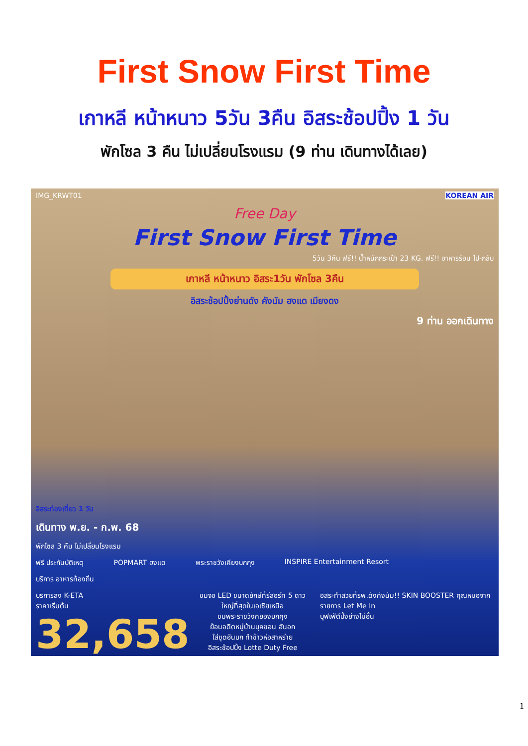First Snow First Time
เกาหลี หน้าหนาว 5วัน 3คืน อิสระช้อปปิ้ง 1 วัน
พักโซล 3 คืน ไม่เปลี่ยนโรงแรม (9 ท่าน เดินทางได้เลย)
IMG_KRWT01 KOREAN AIR
Free Day
First Snow First Time
5วัน 3คืน ฟรี!! น้ำหนักกระเป๋า 23 KG. ฟรี!! อาหารร้อน ไป-กลับ
เกาหลี หน้าหนาว อิสระ1วัน พักโซล 3คืน
อิสระช้อปปิ้งย่านดัง คังนัม ฮงแด เมียงดง
9 ท่าน ออกเดินทาง
อิสระท่องเที่ยว 1 วัน
เดินทาง พ.ย. - ก.พ. 68
พักโซล 3 คืน ไม่เปลี่ยนโรงแรม
ฟรี ประกันบัติเหตุ POPMART ฮงแด พระราชวังเคียงบกกุง INSPIRE Entertainment Resort
บริการ อาหารท้องถิ่น
บริการลง K-ETA
ราคาเริ่มต้น
32,658
ชมจอ LED ขนาดยักษ์ที่รีสอร์ท 5 ดาว ใหญ่ที่สุดในเอเชียเหนือ
ชมพระราชวังคยองบกคุง
ย้อนอดีตหมู่บ้านบุคชอน ฮันอก
ใส่ชุดฮันบก ทำข้าวห่อสาหร่าย
อิสระช้อปปิ้ง Lotte Duty Free
อิสระทำสวยที่รพ.ดังคังนัม!! SKIN BOOSTER คุณหมอจากรายการ Let Me In
บุฟเฟ่ต์ปิ้งย่างไม่อั้น
1